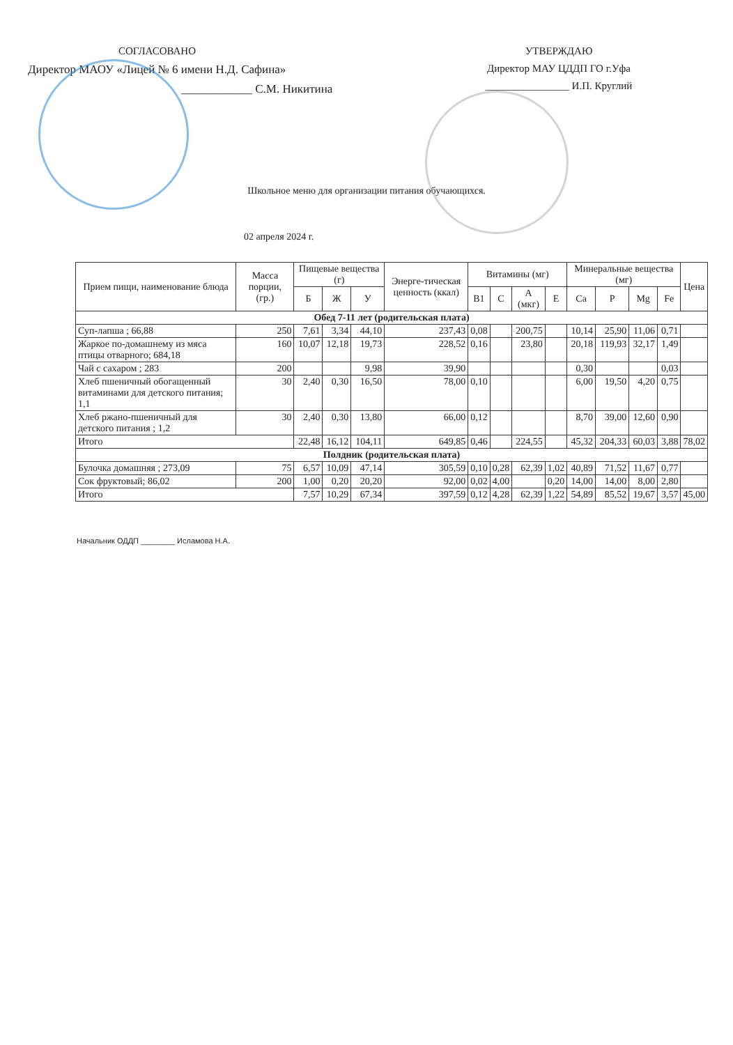СОГЛАСОВАНО
Директор МАОУ «Лицей № 6 имени Н.Д. Сафина»
____________ С.М. Никитина
УТВЕРЖДАЮ
Директор МАУ ЦДДП ГО г.Уфа
________________ И.П. Круглий
Школьное меню для организации питания обучающихся.
02 апреля 2024 г.
| Прием пищи, наименование блюда | Масса порции, (гр.) | Пищевые вещества (г) | | | Энерге-тическая ценность (ккал) | Витамины (мг) | | | | Минеральные вещества (мг) | | | | Цена |
| --- | --- | --- | --- | --- | --- | --- | --- | --- | --- | --- | --- | --- | --- | --- |
| | | Б | Ж | У | | B1 | C | A (мкг) | E | Ca | P | Mg | Fe | |
| Обед 7-11 лет (родительская плата) | | | | | | | | | | | | | | |
| Суп-лапша ; 66,88 | 250 | 7,61 | 3,34 | 44,10 | 237,43 | 0,08 | | 200,75 | | 10,14 | 25,90 | 11,06 | 0,71 | |
| Жаркое по-домашнему из мяса птицы отварного; 684,18 | 160 | 10,07 | 12,18 | 19,73 | 228,52 | 0,16 | | 23,80 | | 20,18 | 119,93 | 32,17 | 1,49 | |
| Чай с сахаром ; 283 | 200 | | | 9,98 | 39,90 | | | | | 0,30 | | | 0,03 | |
| Хлеб пшеничный обогащенный витаминами для детского питания; 1,1 | 30 | 2,40 | 0,30 | 16,50 | 78,00 | 0,10 | | | | 6,00 | 19,50 | 4,20 | 0,75 | |
| Хлеб ржано-пшеничный для детского питания ; 1,2 | 30 | 2,40 | 0,30 | 13,80 | 66,00 | 0,12 | | | | 8,70 | 39,00 | 12,60 | 0,90 | |
| Итого | | 22,48 | 16,12 | 104,11 | 649,85 | 0,46 | | 224,55 | | 45,32 | 204,33 | 60,03 | 3,88 | 78,02 |
| Полдник (родительская плата) | | | | | | | | | | | | | | |
| Булочка домашняя ; 273,09 | 75 | 6,57 | 10,09 | 47,14 | 305,59 | 0,10 | 0,28 | 62,39 | 1,02 | 40,89 | 71,52 | 11,67 | 0,77 | |
| Сок фруктовый; 86,02 | 200 | 1,00 | 0,20 | 20,20 | 92,00 | 0,02 | 4,00 | | 0,20 | 14,00 | 14,00 | 8,00 | 2,80 | |
| Итого | | 7,57 | 10,29 | 67,34 | 397,59 | 0,12 | 4,28 | 62,39 | 1,22 | 54,89 | 85,52 | 19,67 | 3,57 | 45,00 |
Начальник ОДДП ________ Исламова Н.А.